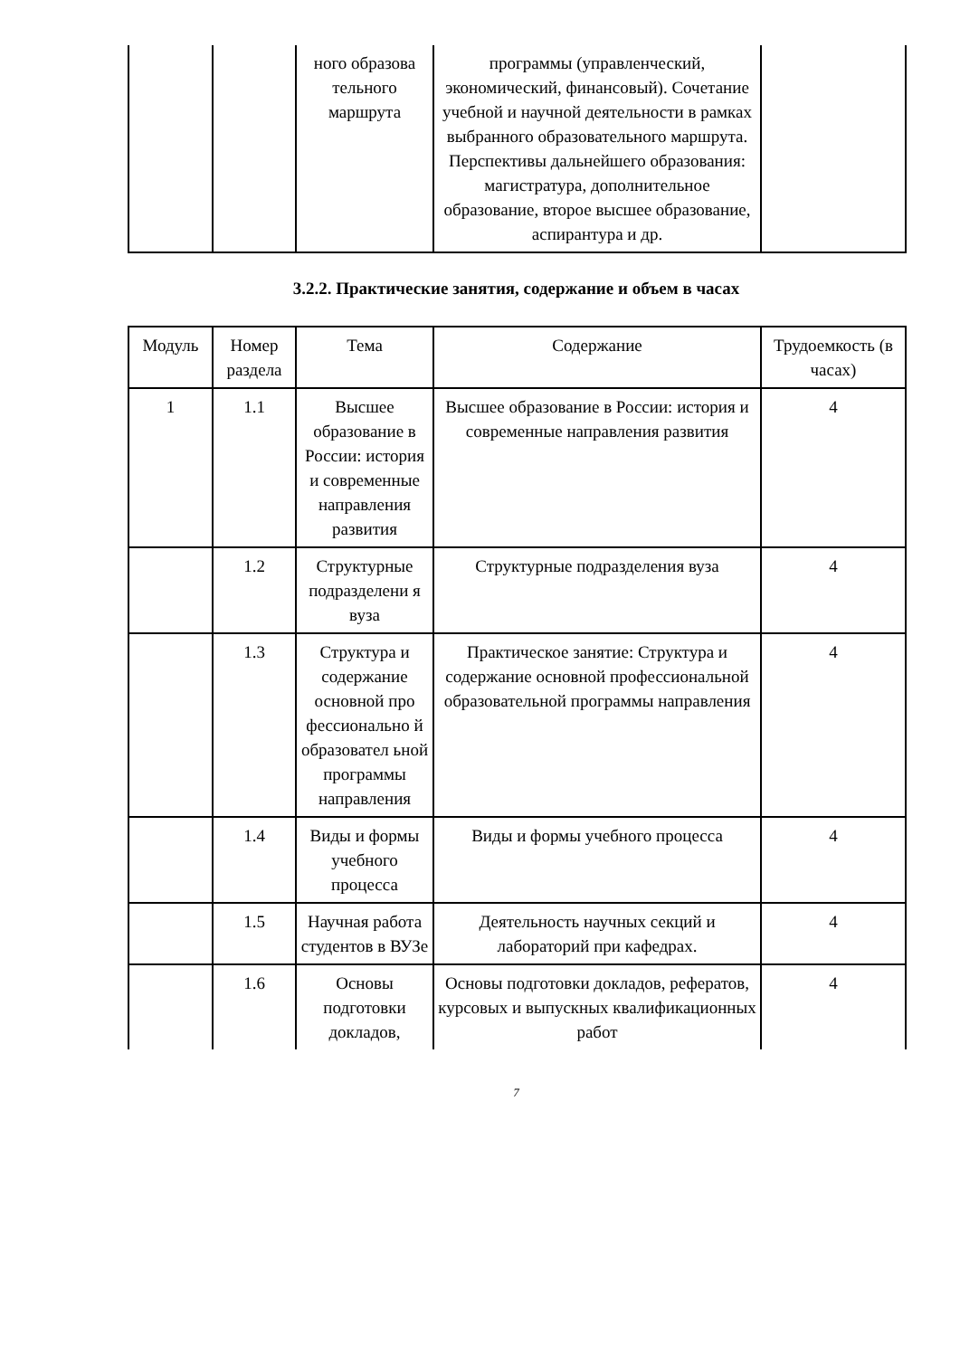| | | ного образова тельного маршрута | программы (управленческий, экономический, финансовый). Сочетание учебной и научной деятельности в рамках выбранного образовательного маршрута. Перспективы дальнейшего образования: магистратура, дополнительное образование, второе высшее образование, аспирантура и др. | |
3.2.2. Практические занятия, содержание и объем в часах
| Модуль | Номер раздела | Тема | Содержание | Трудоемкость (в часах) |
| --- | --- | --- | --- | --- |
| 1 | 1.1 | Высшее образование в России: история и современные направления развития | Высшее образование в России: история и современные направления развития | 4 |
| | 1.2 | Структурные подразделени я вуза | Структурные подразделения вуза | 4 |
| | 1.3 | Структура и содержание основной про фессионально й образовател ьной программы направления | Практическое занятие: Структура и содержание основной профессиональной образовательной программы направления | 4 |
| | 1.4 | Виды и формы учебного процесса | Виды и формы учебного процесса | 4 |
| | 1.5 | Научная работа студентов в ВУЗе | Деятельность научных секций и лабораторий при кафедрах. | 4 |
| | 1.6 | Основы подготовки докладов, | Основы подготовки докладов, рефератов, курсовых и выпускных квалификационных работ | 4 |
7